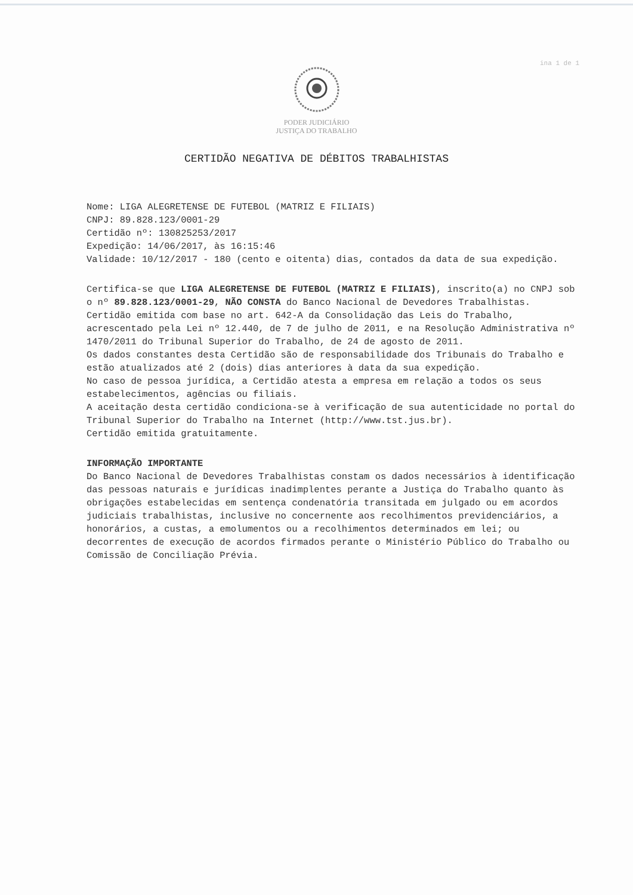ina 1 de 1
PODER JUDICIÁRIO
JUSTIÇA DO TRABALHO
CERTIDÃO NEGATIVA DE DÉBITOS TRABALHISTAS
Nome: LIGA ALEGRETENSE DE FUTEBOL (MATRIZ E FILIAIS)
CNPJ: 89.828.123/0001-29
Certidão nº: 130825253/2017
Expedição: 14/06/2017, às 16:15:46
Validade: 10/12/2017 - 180 (cento e oitenta) dias, contados da data de sua expedição.
Certifica-se que LIGA ALEGRETENSE DE FUTEBOL (MATRIZ E FILIAIS), inscrito(a) no CNPJ sob o nº 89.828.123/0001-29, NÃO CONSTA do Banco Nacional de Devedores Trabalhistas.
Certidão emitida com base no art. 642-A da Consolidação das Leis do Trabalho, acrescentado pela Lei nº 12.440, de 7 de julho de 2011, e na Resolução Administrativa nº 1470/2011 do Tribunal Superior do Trabalho, de 24 de agosto de 2011.
Os dados constantes desta Certidão são de responsabilidade dos Tribunais do Trabalho e estão atualizados até 2 (dois) dias anteriores à data da sua expedição.
No caso de pessoa jurídica, a Certidão atesta a empresa em relação a todos os seus estabelecimentos, agências ou filiais.
A aceitação desta certidão condiciona-se à verificação de sua autenticidade no portal do Tribunal Superior do Trabalho na Internet (http://www.tst.jus.br).
Certidão emitida gratuitamente.
INFORMAÇÃO IMPORTANTE
Do Banco Nacional de Devedores Trabalhistas constam os dados necessários à identificação das pessoas naturais e jurídicas inadimplentes perante a Justiça do Trabalho quanto às obrigações estabelecidas em sentença condenatória transitada em julgado ou em acordos judiciais trabalhistas, inclusive no concernente aos recolhimentos previdenciários, a honorários, a custas, a emolumentos ou a recolhimentos determinados em lei; ou decorrentes de execução de acordos firmados perante o Ministério Público do Trabalho ou Comissão de Conciliação Prévia.